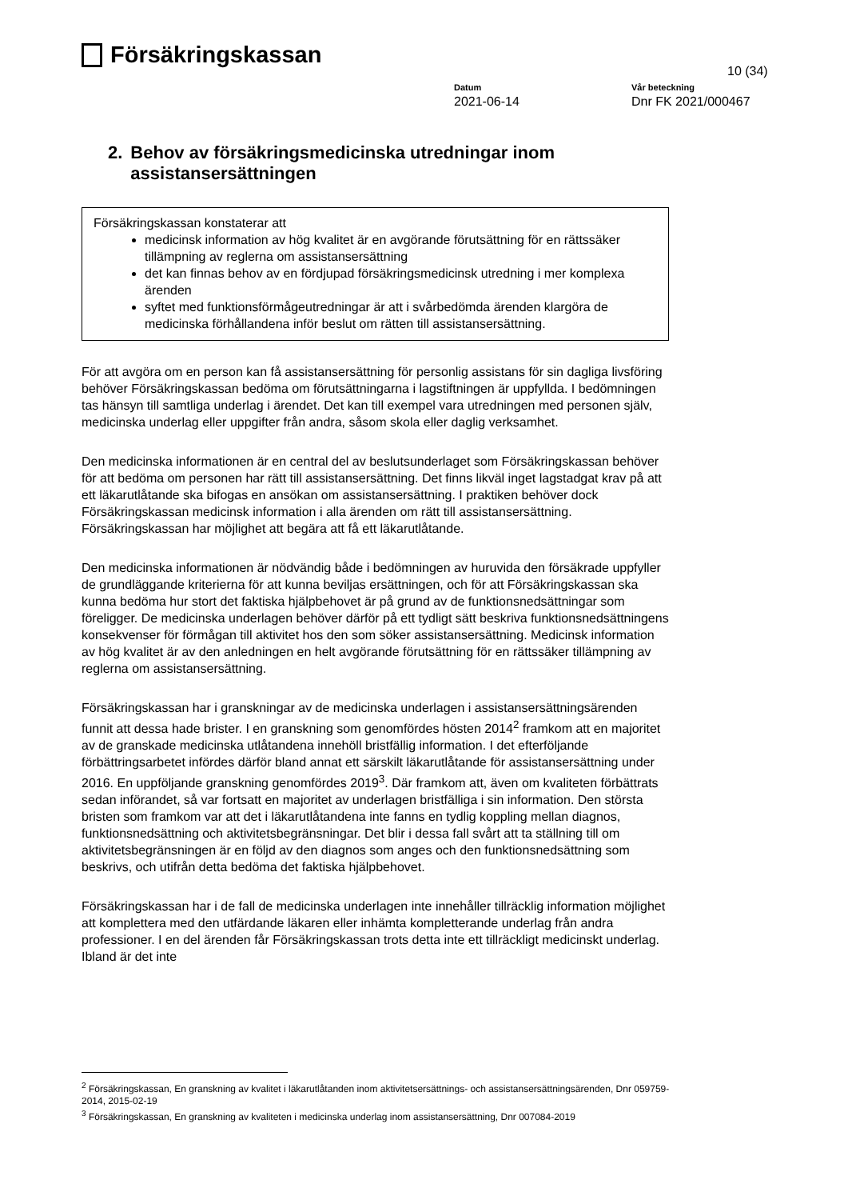Försäkringskassan
10 (34)
Datum
2021-06-14
Vår beteckning
Dnr FK 2021/000467
2. Behov av försäkringsmedicinska utredningar inom assistansersättningen
Försäkringskassan konstaterar att
medicinsk information av hög kvalitet är en avgörande förutsättning för en rättssäker tillämpning av reglerna om assistansersättning
det kan finnas behov av en fördjupad försäkringsmedicinsk utredning i mer komplexa ärenden
syftet med funktionsförmågeutredningar är att i svårbedömda ärenden klargöra de medicinska förhållandena inför beslut om rätten till assistansersättning.
För att avgöra om en person kan få assistansersättning för personlig assistans för sin dagliga livsföring behöver Försäkringskassan bedöma om förutsättningarna i lagstiftningen är uppfyllda. I bedömningen tas hänsyn till samtliga underlag i ärendet. Det kan till exempel vara utredningen med personen själv, medicinska underlag eller uppgifter från andra, såsom skola eller daglig verksamhet.
Den medicinska informationen är en central del av beslutsunderlaget som Försäkringskassan behöver för att bedöma om personen har rätt till assistansersättning. Det finns likväl inget lagstadgat krav på att ett läkarutlåtande ska bifogas en ansökan om assistansersättning. I praktiken behöver dock Försäkringskassan medicinsk information i alla ärenden om rätt till assistansersättning. Försäkringskassan har möjlighet att begära att få ett läkarutlåtande.
Den medicinska informationen är nödvändig både i bedömningen av huruvida den försäkrade uppfyller de grundläggande kriterierna för att kunna beviljas ersättningen, och för att Försäkringskassan ska kunna bedöma hur stort det faktiska hjälpbehovet är på grund av de funktionsnedsättningar som föreligger. De medicinska underlagen behöver därför på ett tydligt sätt beskriva funktionsnedsättningens konsekvenser för förmågan till aktivitet hos den som söker assistansersättning. Medicinsk information av hög kvalitet är av den anledningen en helt avgörande förutsättning för en rättssäker tillämpning av reglerna om assistansersättning.
Försäkringskassan har i granskningar av de medicinska underlagen i assistansersättningsärenden funnit att dessa hade brister. I en granskning som genomfördes hösten 2014<sup>2</sup> framkom att en majoritet av de granskade medicinska utlåtandena innehöll bristfällig information. I det efterföljande förbättringsarbetet infördes därför bland annat ett särskilt läkarutlåtande för assistansersättning under 2016. En uppföljande granskning genomfördes 2019<sup>3</sup>. Där framkom att, även om kvaliteten förbättrats sedan införandet, så var fortsatt en majoritet av underlagen bristfälliga i sin information. Den största bristen som framkom var att det i läkarutlåtandena inte fanns en tydlig koppling mellan diagnos, funktionsnedsättning och aktivitetsbegränsningar. Det blir i dessa fall svårt att ta ställning till om aktivitetsbegränsningen är en följd av den diagnos som anges och den funktionsnedsättning som beskrivs, och utifrån detta bedöma det faktiska hjälpbehovet.
Försäkringskassan har i de fall de medicinska underlagen inte innehåller tillräcklig information möjlighet att komplettera med den utfärdande läkaren eller inhämta kompletterande underlag från andra professioner. I en del ärenden får Försäkringskassan trots detta inte ett tillräckligt medicinskt underlag. Ibland är det inte
<sup>2</sup> Försäkringskassan, En granskning av kvalitet i läkarutlåtanden inom aktivitetsersättnings- och assistansersättningsärenden, Dnr 059759-2014, 2015-02-19
<sup>3</sup> Försäkringskassan, En granskning av kvaliteten i medicinska underlag inom assistansersättning, Dnr 007084-2019